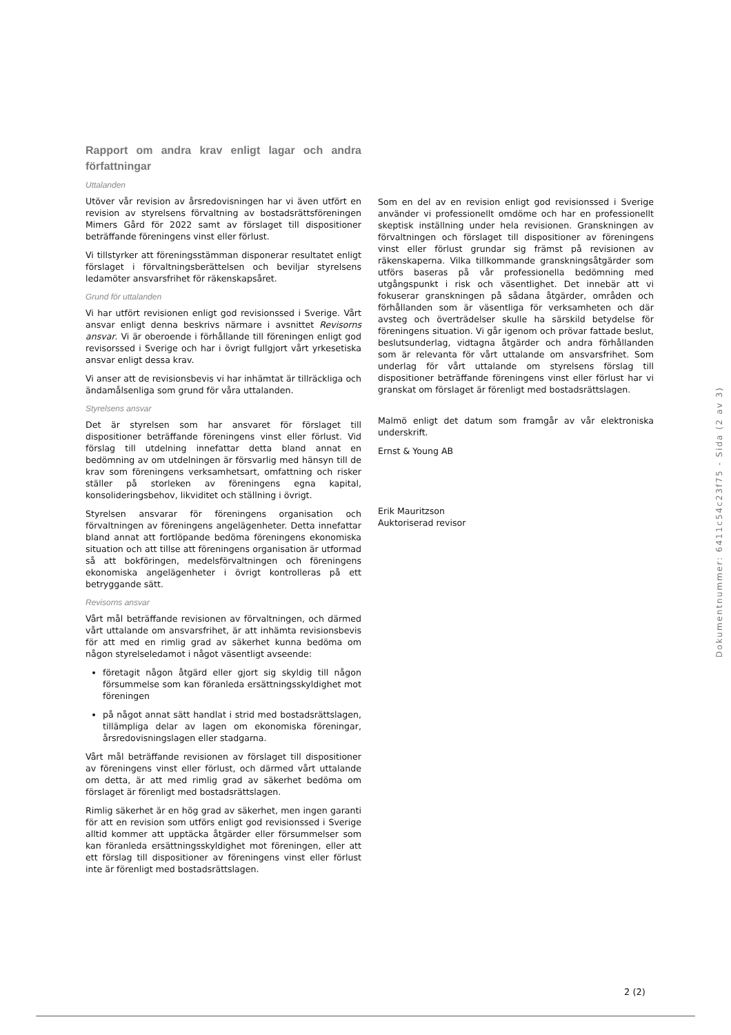Rapport om andra krav enligt lagar och andra författningar
Uttalanden
Utöver vår revision av årsredovisningen har vi även utfört en revision av styrelsens förvaltning av bostadsrättsföreningen Mimers Gård för 2022 samt av förslaget till dispositioner beträffande föreningens vinst eller förlust.
Vi tillstyrker att föreningsstämman disponerar resultatet enligt förslaget i förvaltningsberättelsen och beviljar styrelsens ledamöter ansvarsfrihet för räkenskapsåret.
Grund för uttalanden
Vi har utfört revisionen enligt god revisionssed i Sverige. Vårt ansvar enligt denna beskrivs närmare i avsnittet Revisorns ansvar. Vi är oberoende i förhållande till föreningen enligt god revisorssed i Sverige och har i övrigt fullgjort vårt yrkesetiska ansvar enligt dessa krav.
Vi anser att de revisionsbevis vi har inhämtat är tillräckliga och ändamålsenliga som grund för våra uttalanden.
Styrelsens ansvar
Det är styrelsen som har ansvaret för förslaget till dispositioner beträffande föreningens vinst eller förlust. Vid förslag till utdelning innefattar detta bland annat en bedömning av om utdelningen är försvarlig med hänsyn till de krav som föreningens verksamhetsart, omfattning och risker ställer på storleken av föreningens egna kapital, konsolideringsbehov, likviditet och ställning i övrigt.
Styrelsen ansvarar för föreningens organisation och förvaltningen av föreningens angelägenheter. Detta innefattar bland annat att fortlöpande bedöma föreningens ekonomiska situation och att tillse att föreningens organisation är utformad så att bokföringen, medelsförvaltningen och föreningens ekonomiska angelägenheter i övrigt kontrolleras på ett betryggande sätt.
Revisorns ansvar
Vårt mål beträffande revisionen av förvaltningen, och därmed vårt uttalande om ansvarsfrihet, är att inhämta revisionsbevis för att med en rimlig grad av säkerhet kunna bedöma om någon styrelseledamot i något väsentligt avseende:
företagit någon åtgärd eller gjort sig skyldig till någon försummelse som kan föranleda ersättningsskyldighet mot föreningen
på något annat sätt handlat i strid med bostadsrättslagen, tillämpliga delar av lagen om ekonomiska föreningar, årsredovisningslagen eller stadgarna.
Vårt mål beträffande revisionen av förslaget till dispositioner av föreningens vinst eller förlust, och därmed vårt uttalande om detta, är att med rimlig grad av säkerhet bedöma om förslaget är förenligt med bostadsrättslagen.
Rimlig säkerhet är en hög grad av säkerhet, men ingen garanti för att en revision som utförs enligt god revisionssed i Sverige alltid kommer att upptäcka åtgärder eller försummelser som kan föranleda ersättningsskyldighet mot föreningen, eller att ett förslag till dispositioner av föreningens vinst eller förlust inte är förenligt med bostadsrättslagen.
Som en del av en revision enligt god revisionssed i Sverige använder vi professionellt omdöme och har en professionellt skeptisk inställning under hela revisionen. Granskningen av förvaltningen och förslaget till dispositioner av föreningens vinst eller förlust grundar sig främst på revisionen av räkenskaperna. Vilka tillkommande granskningsåtgärder som utförs baseras på vår professionella bedömning med utgångspunkt i risk och väsentlighet. Det innebär att vi fokuserar granskningen på sådana åtgärder, områden och förhållanden som är väsentliga för verksamheten och där avsteg och överträdelser skulle ha särskild betydelse för föreningens situation. Vi går igenom och prövar fattade beslut, beslutsunderlag, vidtagna åtgärder och andra förhållanden som är relevanta för vårt uttalande om ansvarsfrihet. Som underlag för vårt uttalande om styrelsens förslag till dispositioner beträffande föreningens vinst eller förlust har vi granskat om förslaget är förenligt med bostadsrättslagen.
Malmö enligt det datum som framgår av vår elektroniska underskrift.
Ernst & Young AB
Erik Mauritzson
Auktoriserad revisor
Dokumentnummer: 6411c54c23f75 - Sida (2 av 3)
2 (2)